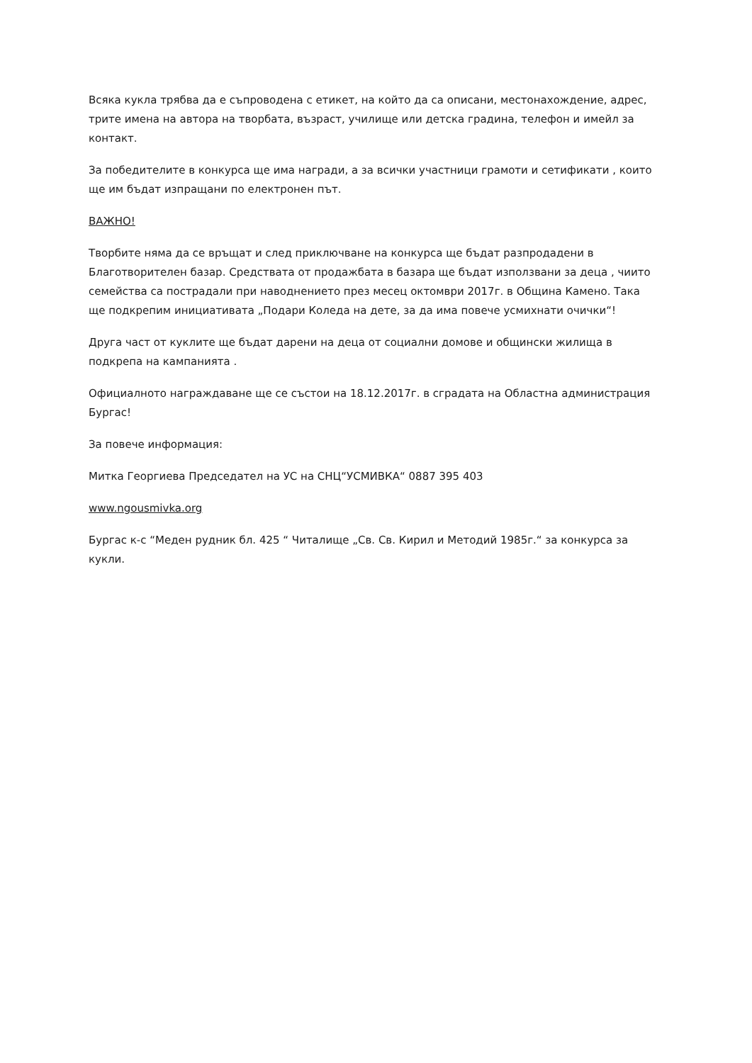Всяка кукла трябва да е съпроводена с етикет, на който да са описани, местонахождение, адрес, трите имена на автора на творбата, възраст, училище или детска градина, телефон и имейл за контакт.
За победителите в конкурса ще има награди, а за всички участници грамоти и сетификати , които ще им бъдат изпращани по електронен път.
ВАЖНО!
Творбите няма да се връщат и след приключване на конкурса ще бъдат разпродадени в Благотворителен базар. Средствата от продажбата в базара ще бъдат използвани за деца , чиито семейства са пострадали при наводнението през месец октомври 2017г. в Община Камено. Така ще подкрепим инициативата „Подари Коледа на дете, за да има повече усмихнати очички“!
Друга част от куклите ще бъдат дарени на деца от социални домове и общински жилища в подкрепа на кампанията .
Официалното награждаване ще се състои на 18.12.2017г. в сградата на Областна администрация Бургас!
За повече информация:
Митка Георгиева Председател на УС на СНЦ“УСМИВКА“ 0887 395 403
www.ngousmivka.org
Бургас к-с “Меден рудник бл. 425 “ Читалище „Св. Св. Кирил и Методий 1985г.“ за конкурса за кукли.